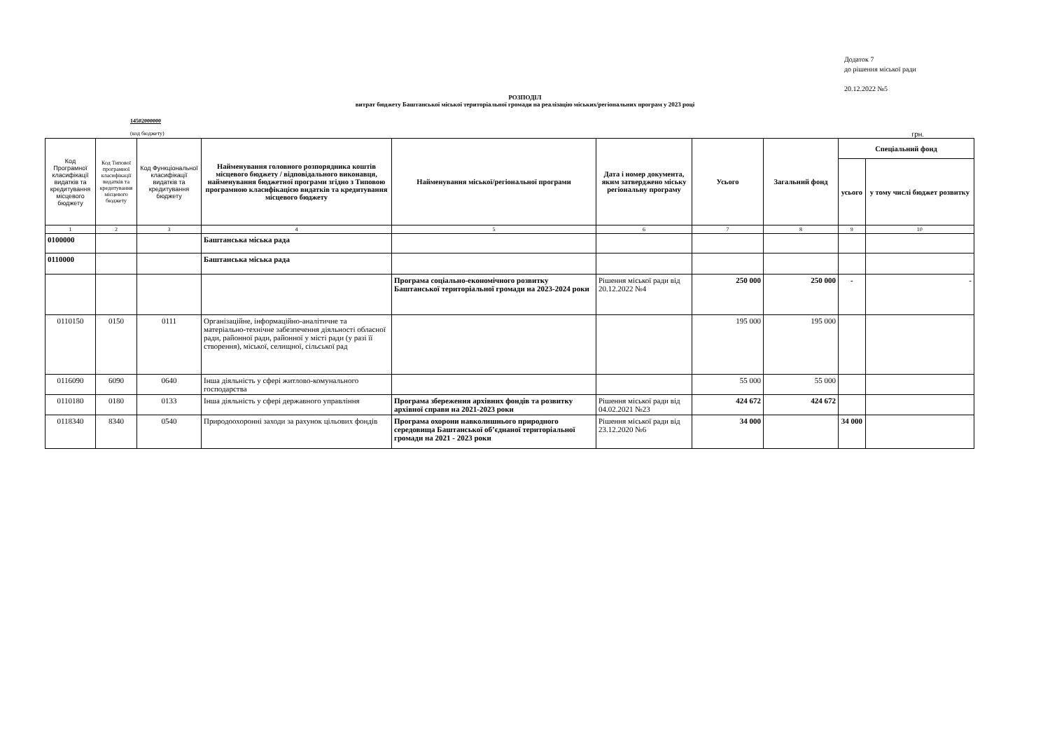Додаток 7
до рішення міської ради
20.12.2022 №5
РОЗПОДІЛ
витрат бюджету Баштанської міської територіальної громади на реалізацію міських/регіональних програм у 2023 році
14502000000
(код бюджету) грн.
| Код Програмної класифікації видатків та кредитування місцевого бюджету | Код Типової програмної класифікації видатків та кредитування місцевого бюджету | Код Функціональної класифікації видатків та кредитування бюджету | Найменування головного розпорядника коштів місцевого бюджету / відповідального виконавця, найменування бюджетної програми згідно з Типовою програмною класифікацією видатків та кредитування місцевого бюджету | Найменування міської/регіональної програми | Дата і номер документа, яким затверджено міську регіональну програму | Усього | Загальний фонд | Спеціальний фонд | |
| --- | --- | --- | --- | --- | --- | --- | --- | --- | --- |
| | | | | | | | | усього | у тому числі бюджет розвитку |
| 1 | 2 | 3 | 4 | 5 | 6 | 7 | 8 | 9 | 10 |
| 0100000 | | | Баштанська міська рада | | | | | | |
| 0110000 | | | Баштанська міська рада | | | | | | |
| | | | | Програма соціально-економічного розвитку Баштанської територіальної громади на 2023-2024 роки | Рішення міської ради від 20.12.2022 №4 | 250 000 | 250 000 | - | - |
| 0110150 | 0150 | 0111 | Організаційне, інформаційно-аналітичне та матеріально-технічне забезпечення діяльності обласної ради, районної ради, районної у місті ради (у разі її створення), міської, селищної, сільської рад | | | 195 000 | 195 000 | | |
| 0116090 | 6090 | 0640 | Інша діяльність у сфері житлово-комунального господарства | | | 55 000 | 55 000 | | |
| 0110180 | 0180 | 0133 | Інша діяльність у сфері державного управління | Програма збереження архівних фондів та розвитку архівної справи на 2021-2023 роки | Рішення міської ради від 04.02.2021 №23 | 424 672 | 424 672 | | |
| 0118340 | 8340 | 0540 | Природоохоронні заходи за рахунок цільових фондів | Програма охорони навколишнього природного середовища Баштанської об’єднаної територіальної громади на 2021 - 2023 роки | Рішення міської ради від 23.12.2020 №6 | 34 000 | | 34 000 | |